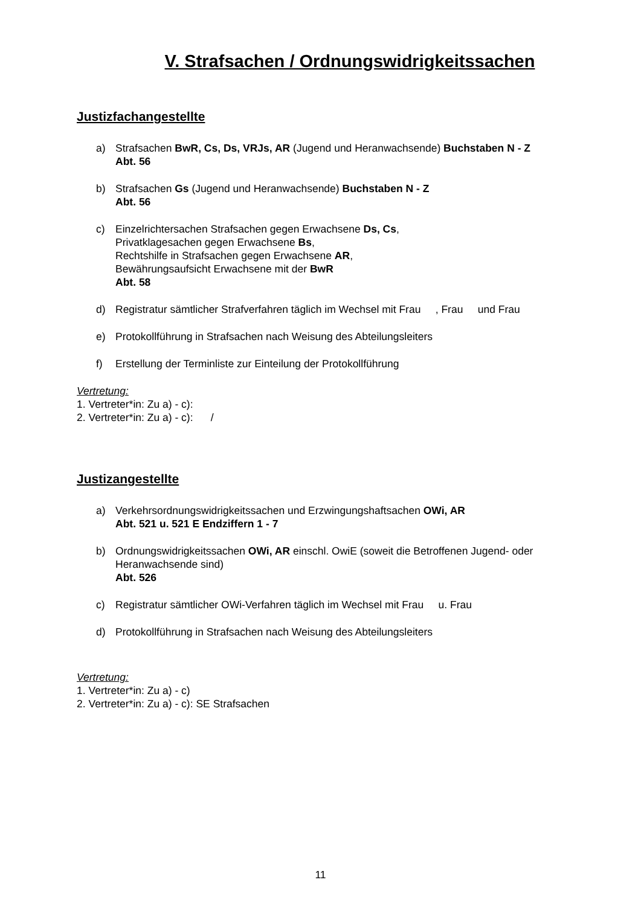V. Strafsachen / Ordnungswidrigkeitssachen
Justizfachangestellte
a) Strafsachen BwR, Cs, Ds, VRJs, AR (Jugend und Heranwachsende) Buchstaben N - Z
Abt. 56
b) Strafsachen Gs (Jugend und Heranwachsende) Buchstaben N - Z
Abt. 56
c) Einzelrichtersachen Strafsachen gegen Erwachsene Ds, Cs,
Privatklagesachen gegen Erwachsene Bs,
Rechtshilfe in Strafsachen gegen Erwachsene AR,
Bewährungsaufsicht Erwachsene mit der BwR
Abt. 58
d) Registratur sämtlicher Strafverfahren täglich im Wechsel mit Frau , Frau und Frau
e) Protokollführung in Strafsachen nach Weisung des Abteilungsleiters
f) Erstellung der Terminliste zur Einteilung der Protokollführung
Vertretung:
1. Vertreter*in: Zu a) - c):
2. Vertreter*in: Zu a) - c): /
Justizangestellte
a) Verkehrsordnungswidrigkeitssachen und Erzwingungshaftsachen OWi, AR
Abt. 521 u. 521 E Endziffern 1 - 7
b) Ordnungswidrigkeitssachen OWi, AR einschl. OwiE (soweit die Betroffenen Jugend- oder Heranwachsende sind)
Abt. 526
c) Registratur sämtlicher OWi-Verfahren täglich im Wechsel mit Frau u. Frau
d) Protokollführung in Strafsachen nach Weisung des Abteilungsleiters
Vertretung:
1. Vertreter*in: Zu a) - c)
2. Vertreter*in: Zu a) - c): SE Strafsachen
11